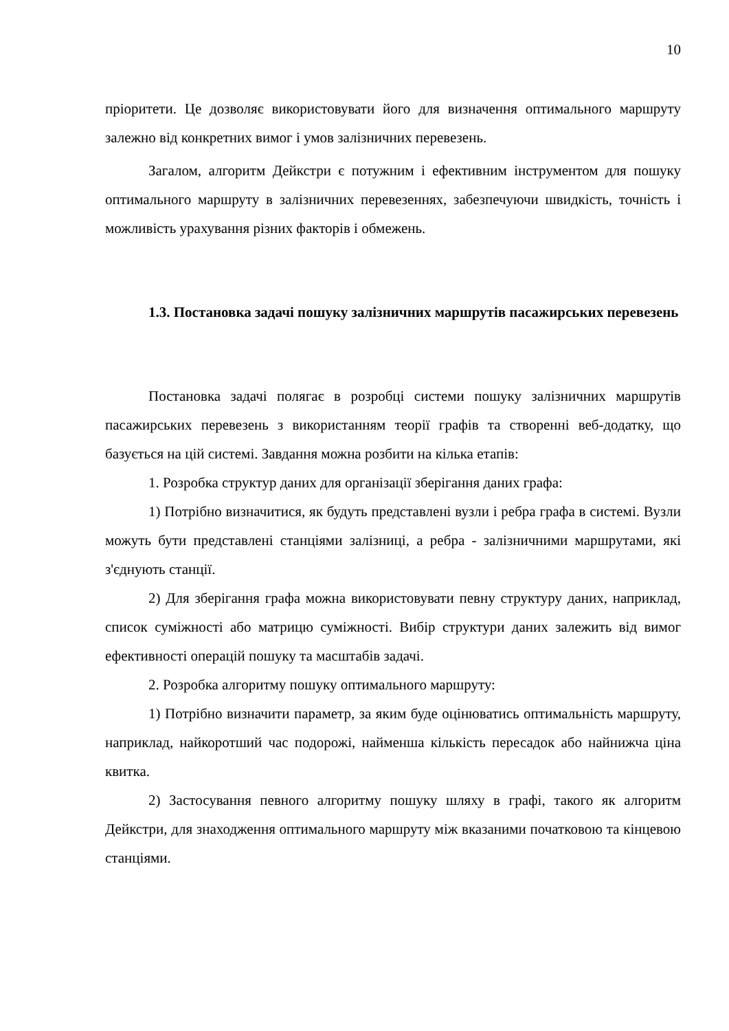10
пріоритети. Це дозволяє використовувати його для визначення оптимального маршруту залежно від конкретних вимог і умов залізничних перевезень.
Загалом, алгоритм Дейкстри є потужним і ефективним інструментом для пошуку оптимального маршруту в залізничних перевезеннях, забезпечуючи швидкість, точність і можливість урахування різних факторів і обмежень.
1.3. Постановка задачі пошуку залізничних маршрутів пасажирських перевезень
Постановка задачі полягає в розробці системи пошуку залізничних маршрутів пасажирських перевезень з використанням теорії графів та створенні веб-додатку, що базується на цій системі. Завдання можна розбити на кілька етапів:
1. Розробка структур даних для організації зберігання даних графа:
1) Потрібно визначитися, як будуть представлені вузли і ребра графа в системі. Вузли можуть бути представлені станціями залізниці, а ребра - залізничними маршрутами, які з'єднують станції.
2) Для зберігання графа можна використовувати певну структуру даних, наприклад, список суміжності або матрицю суміжності. Вибір структури даних залежить від вимог ефективності операцій пошуку та масштабів задачі.
2. Розробка алгоритму пошуку оптимального маршруту:
1) Потрібно визначити параметр, за яким буде оцінюватись оптимальність маршруту, наприклад, найкоротший час подорожі, найменша кількість пересадок або найнижча ціна квитка.
2) Застосування певного алгоритму пошуку шляху в графі, такого як алгоритм Дейкстри, для знаходження оптимального маршруту між вказаними початковою та кінцевою станціями.